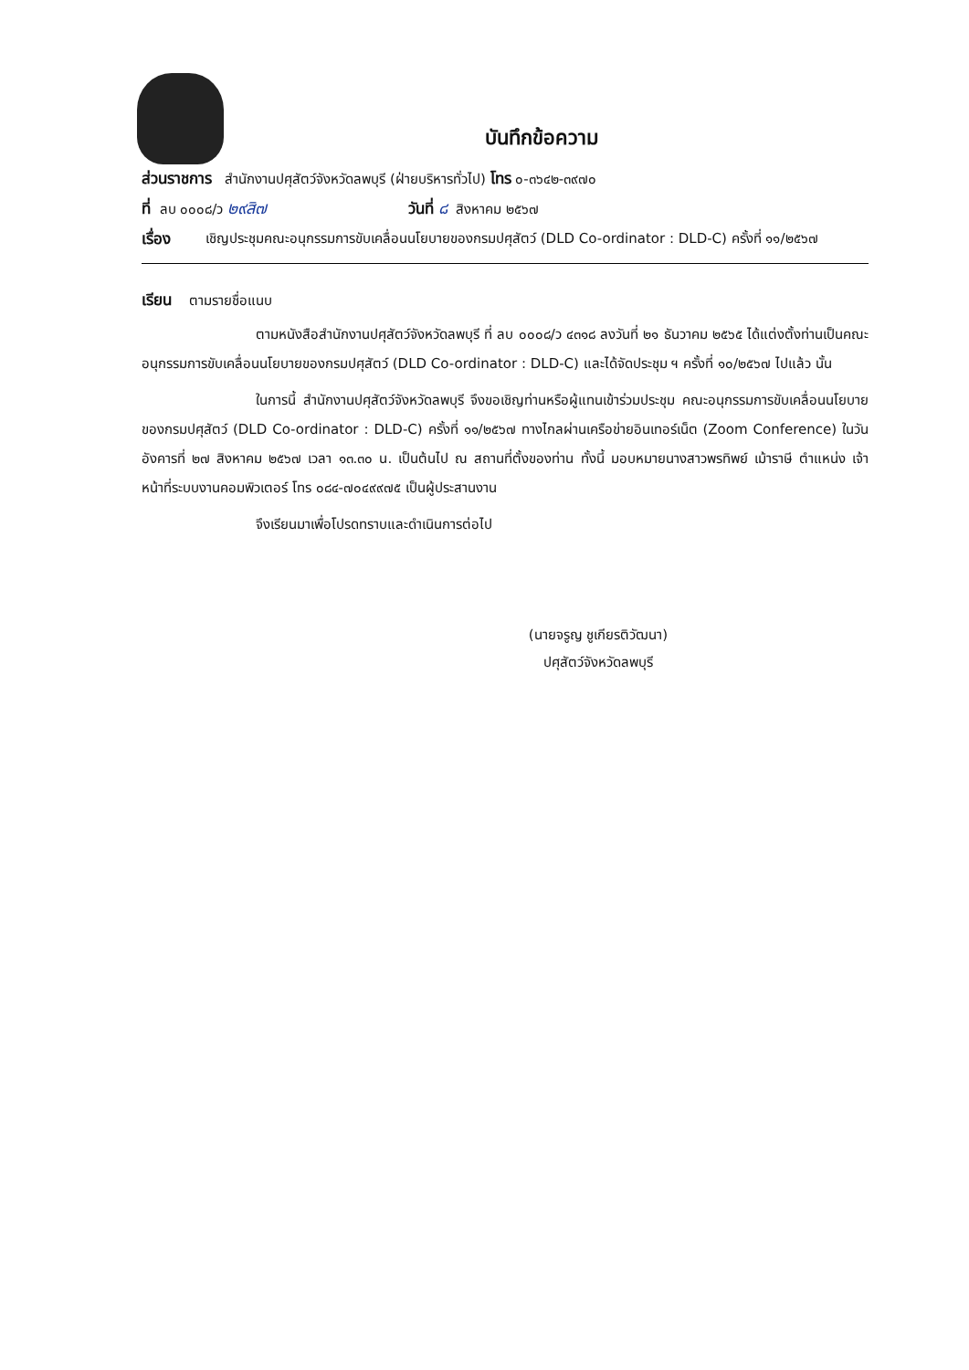บันทึกข้อความ
ส่วนราชการ สำนักงานปศุสัตว์จังหวัดลพบุรี (ฝ่ายบริหารทั่วไป) โทร ๐-๓๖๔๒-๓๙๗๐
ที่ ลบ ๐๐๐๘/ว ๒๙สิ๗ วันที่ ๘ สิงหาคม ๒๕๖๗
เรื่อง เชิญประชุมคณะอนุกรรมการขับเคลื่อนนโยบายของกรมปศุสัตว์ (DLD Co-ordinator : DLD-C) ครั้งที่ ๑๑/๒๕๖๗
เรียน ตามรายชื่อแนบ
ตามหนังสือสำนักงานปศุสัตว์จังหวัดลพบุรี ที่ ลบ ๐๐๐๘/ว ๔๓๑๘ ลงวันที่ ๒๑ ธันวาคม ๒๕๖๕ ได้แต่งตั้งท่านเป็นคณะอนุกรรมการขับเคลื่อนนโยบายของกรมปศุสัตว์ (DLD Co-ordinator : DLD-C) และได้จัดประชุม ฯ ครั้งที่ ๑๐/๒๕๖๗ ไปแล้ว นั้น
ในการนี้ สำนักงานปศุสัตว์จังหวัดลพบุรี จึงขอเชิญท่านหรือผู้แทนเข้าร่วมประชุม คณะอนุกรรมการขับเคลื่อนนโยบายของกรมปศุสัตว์ (DLD Co-ordinator : DLD-C) ครั้งที่ ๑๑/๒๕๖๗ ทางไกลผ่านเครือข่ายอินเทอร์เน็ต (Zoom Conference) ในวันอังคารที่ ๒๗ สิงหาคม ๒๕๖๗ เวลา ๑๓.๓๐ น. เป็นต้นไป ณ สถานที่ตั้งของท่าน ทั้งนี้ มอบหมายนางสาวพรทิพย์ เม้าราษี ตำแหน่ง เจ้าหน้าที่ระบบงานคอมพิวเตอร์ โทร ๐๘๔-๗๐๔๙๙๗๕ เป็นผู้ประสานงาน
จึงเรียนมาเพื่อโปรดทราบและดำเนินการต่อไป
(นายจรูญ ชูเกียรติวัฒนา)
ปศุสัตว์จังหวัดลพบุรี